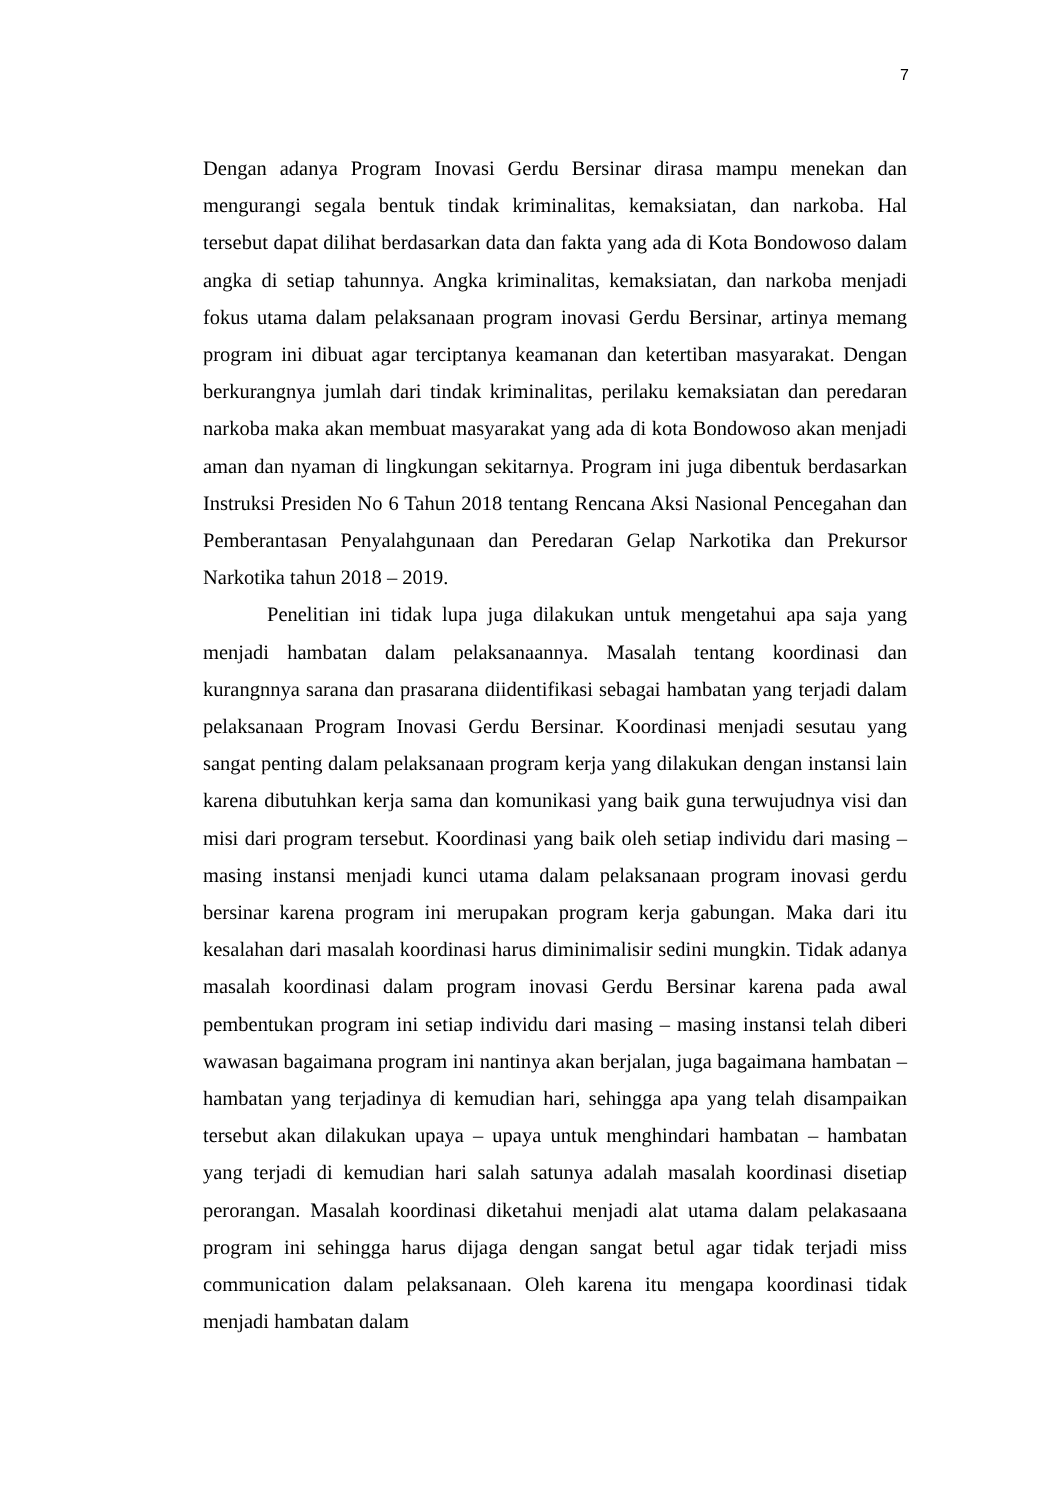7
Dengan adanya Program Inovasi Gerdu Bersinar dirasa mampu menekan dan mengurangi segala bentuk tindak kriminalitas, kemaksiatan, dan narkoba. Hal tersebut dapat dilihat berdasarkan data dan fakta yang ada di Kota Bondowoso dalam angka di setiap tahunnya. Angka kriminalitas, kemaksiatan, dan narkoba menjadi fokus utama dalam pelaksanaan program inovasi Gerdu Bersinar, artinya memang program ini dibuat agar terciptanya keamanan dan ketertiban masyarakat. Dengan berkurangnya jumlah dari tindak kriminalitas, perilaku kemaksiatan dan peredaran narkoba maka akan membuat masyarakat yang ada di kota Bondowoso akan menjadi aman dan nyaman di lingkungan sekitarnya. Program ini juga dibentuk berdasarkan Instruksi Presiden No 6 Tahun 2018 tentang Rencana Aksi Nasional Pencegahan dan Pemberantasan Penyalahgunaan dan Peredaran Gelap Narkotika dan Prekursor Narkotika tahun 2018 – 2019.
Penelitian ini tidak lupa juga dilakukan untuk mengetahui apa saja yang menjadi hambatan dalam pelaksanaannya. Masalah tentang koordinasi dan kurangnnya sarana dan prasarana diidentifikasi sebagai hambatan yang terjadi dalam pelaksanaan Program Inovasi Gerdu Bersinar. Koordinasi menjadi sesutau yang sangat penting dalam pelaksanaan program kerja yang dilakukan dengan instansi lain karena dibutuhkan kerja sama dan komunikasi yang baik guna terwujudnya visi dan misi dari program tersebut. Koordinasi yang baik oleh setiap individu dari masing – masing instansi menjadi kunci utama dalam pelaksanaan program inovasi gerdu bersinar karena program ini merupakan program kerja gabungan. Maka dari itu kesalahan dari masalah koordinasi harus diminimalisir sedini mungkin. Tidak adanya masalah koordinasi dalam program inovasi Gerdu Bersinar karena pada awal pembentukan program ini setiap individu dari masing – masing instansi telah diberi wawasan bagaimana program ini nantinya akan berjalan, juga bagaimana hambatan – hambatan yang terjadinya di kemudian hari, sehingga apa yang telah disampaikan tersebut akan dilakukan upaya – upaya untuk menghindari hambatan – hambatan yang terjadi di kemudian hari salah satunya adalah masalah koordinasi disetiap perorangan. Masalah koordinasi diketahui menjadi alat utama dalam pelakasaana program ini sehingga harus dijaga dengan sangat betul agar tidak terjadi miss communication dalam pelaksanaan. Oleh karena itu mengapa koordinasi tidak menjadi hambatan dalam